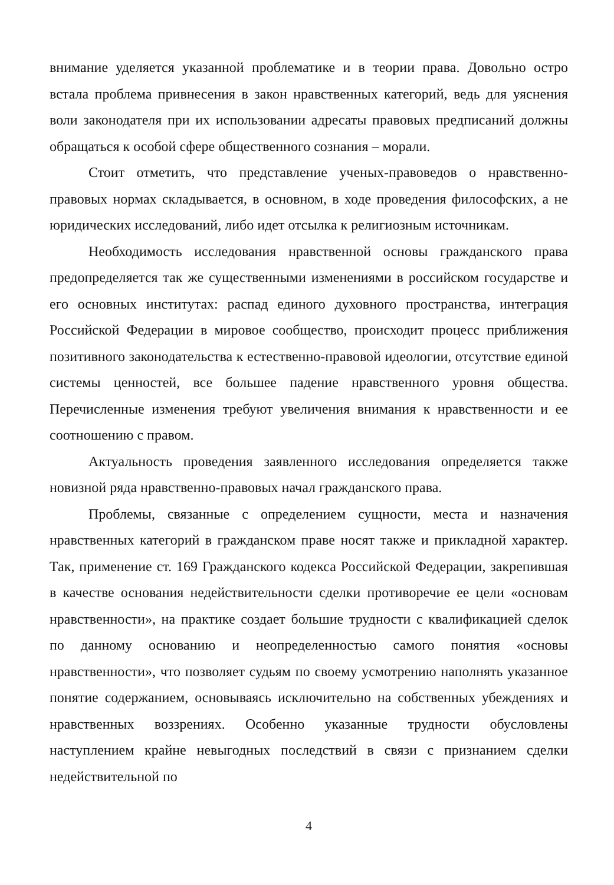внимание уделяется указанной проблематике и в теории права. Довольно остро встала проблема привнесения в закон нравственных категорий, ведь для уяснения воли законодателя при их использовании адресаты правовых предписаний должны обращаться к особой сфере общественного сознания – морали.
Стоит отметить, что представление ученых-правоведов о нравственно-правовых нормах складывается, в основном, в ходе проведения философских, а не юридических исследований, либо идет отсылка к религиозным источникам.
Необходимость исследования нравственной основы гражданского права предопределяется так же существенными изменениями в российском государстве и его основных институтах: распад единого духовного пространства, интеграция Российской Федерации в мировое сообщество, происходит процесс приближения позитивного законодательства к естественно-правовой идеологии, отсутствие единой системы ценностей, все большее падение нравственного уровня общества. Перечисленные изменения требуют увеличения внимания к нравственности и ее соотношению с правом.
Актуальность проведения заявленного исследования определяется также новизной ряда нравственно-правовых начал гражданского права.
Проблемы, связанные с определением сущности, места и назначения нравственных категорий в гражданском праве носят также и прикладной характер. Так, применение ст. 169 Гражданского кодекса Российской Федерации, закрепившая в качестве основания недействительности сделки противоречие ее цели «основам нравственности», на практике создает большие трудности с квалификацией сделок по данному основанию и неопределенностью самого понятия «основы нравственности», что позволяет судьям по своему усмотрению наполнять указанное понятие содержанием, основываясь исключительно на собственных убеждениях и нравственных воззрениях. Особенно указанные трудности обусловлены наступлением крайне невыгодных последствий в связи с признанием сделки недействительной по
4